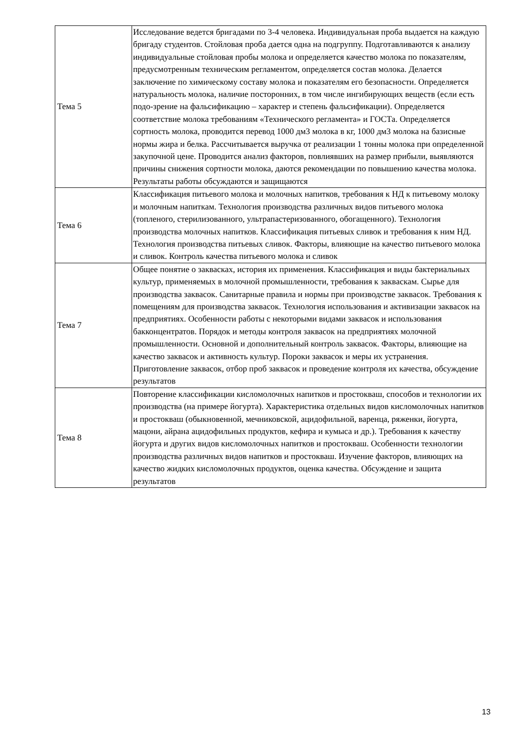| Тема 5 | Исследование ведется бригадами по 3-4 человека. Индивидуальная проба выдается на каждую бригаду студентов. Стойловая проба дается одна на подгруппу. Подготавливаются к анализу индивидуальные стойловая пробы молока и определяется качество молока по показателям, предусмотренным техническим регламентом, определяется состав молока. Делается заключение по химическому составу молока и показателям его безопасности. Определяется натуральность молока, наличие посторонних, в том числе ингибирующих веществ (если есть подо-зрение на фальсификацию – характер и степень фальсификации). Определяется соответствие молока требованиям «Технического регламента» и ГОСТа. Определяется сортность молока, проводится перевод 1000 дм3 молока в кг, 1000 дм3 молока на базисные нормы жира и белка. Рассчитывается выручка от реализации 1 тонны молока при определенной закупочной цене. Проводится анализ факторов, повлиявших на размер прибыли, выявляются причины снижения сортности молока, даются рекомендации по повышению качества молока. Результаты работы обсуждаются и защищаются |
| Тема 6 | Классификация питьевого молока и молочных напитков, требования к НД к питьевому молоку и молочным напиткам. Технология производства различных видов питьевого молока (топленого, стерилизованного, ультрапастеризованного, обогащенного). Технология производства молочных напитков. Классификация питьевых сливок и требования к ним НД. Технология производства питьевых сливок. Факторы, влияющие на качество питьевого молока и сливок. Контроль качества питьевого молока и сливок |
| Тема 7 | Общее понятие о заквасках, история их применения. Классификация и виды бактериальных культур, применяемых в молочной промышленности, требования к заквaскам. Сырье для производства заквасок. Санитарные правила и нормы при производстве заквасок. Требования к помещениям для производства заквасок. Технология использования и активизации заквасок на предприятиях. Особенности работы с некоторыми видами заквасок и использования бакконцентратов. Порядок и методы контроля заквасок на предприятиях молочной промышленности. Основной и дополнительный контроль заквасок. Факторы, влияющие на качество заквасок и активность культур. Пороки заквасок и меры их устранения. Приготовление заквасок, отбор проб заквасок и проведение контроля их качества, обсуждение результатов |
| Тема 8 | Повторение классификации кисломолочных напитков и простокваш, способов и технологии их производства (на примере йогурта). Характеристика отдельных видов кисломолочных напитков и простокваш (обыкновенной, мечниковской, ацидофильной, варенца, ряженки, йогурта, мацони, айрана ацидофильных продуктов, кефира и кумыса и др.). Требования к качеству йогурта и других видов кисломолочных напитков и простокваш. Особенности технологии производства различных видов напитков и простокваш. Изучение факторов, влияющих на качество жидких кисломолочных продуктов, оценка качества. Обсуждение и защита результатов |
13